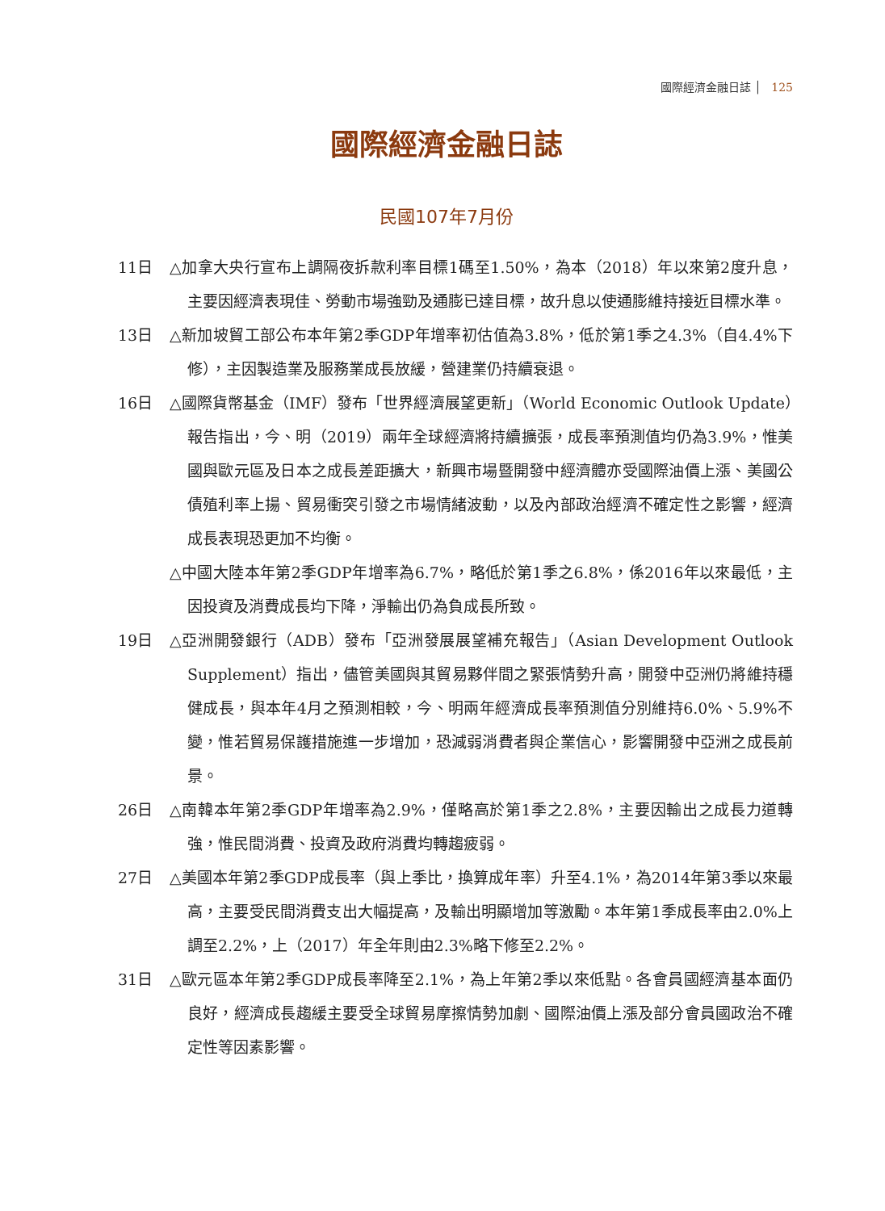國際經濟金融日誌 │ 125
國際經濟金融日誌
民國107年7月份
11日 △加拿大央行宣布上調隔夜拆款利率目標1碼至1.50%，為本（2018）年以來第2度升息，主要因經濟表現佳、勞動市場強勁及通膨已達目標，故升息以使通膨維持接近目標水準。
13日 △新加坡貿工部公布本年第2季GDP年增率初估值為3.8%，低於第1季之4.3%（自4.4%下修），主因製造業及服務業成長放緩，營建業仍持續衰退。
16日 △國際貨幣基金（IMF）發布「世界經濟展望更新」（World Economic Outlook Update）報告指出，今、明（2019）兩年全球經濟將持續擴張，成長率預測值均仍為3.9%，惟美國與歐元區及日本之成長差距擴大，新興市場暨開發中經濟體亦受國際油價上漲、美國公債殖利率上揚、貿易衝突引發之市場情緒波動，以及內部政治經濟不確定性之影響，經濟成長表現恐更加不均衡。
△中國大陸本年第2季GDP年增率為6.7%，略低於第1季之6.8%，係2016年以來最低，主因投資及消費成長均下降，淨輸出仍為負成長所致。
19日 △亞洲開發銀行（ADB）發布「亞洲發展展望補充報告」（Asian Development Outlook Supplement）指出，儘管美國與其貿易夥伴間之緊張情勢升高，開發中亞洲仍將維持穩健成長，與本年4月之預測相較，今、明兩年經濟成長率預測值分別維持6.0%、5.9%不變，惟若貿易保護措施進一步增加，恐減弱消費者與企業信心，影響開發中亞洲之成長前景。
26日 △南韓本年第2季GDP年增率為2.9%，僅略高於第1季之2.8%，主要因輸出之成長力道轉強，惟民間消費、投資及政府消費均轉趨疲弱。
27日 △美國本年第2季GDP成長率（與上季比，換算成年率）升至4.1%，為2014年第3季以來最高，主要受民間消費支出大幅提高，及輸出明顯增加等激勵。本年第1季成長率由2.0%上調至2.2%，上（2017）年全年則由2.3%略下修至2.2%。
31日 △歐元區本年第2季GDP成長率降至2.1%，為上年第2季以來低點。各會員國經濟基本面仍良好，經濟成長趨緩主要受全球貿易摩擦情勢加劇、國際油價上漲及部分會員國政治不確定性等因素影響。